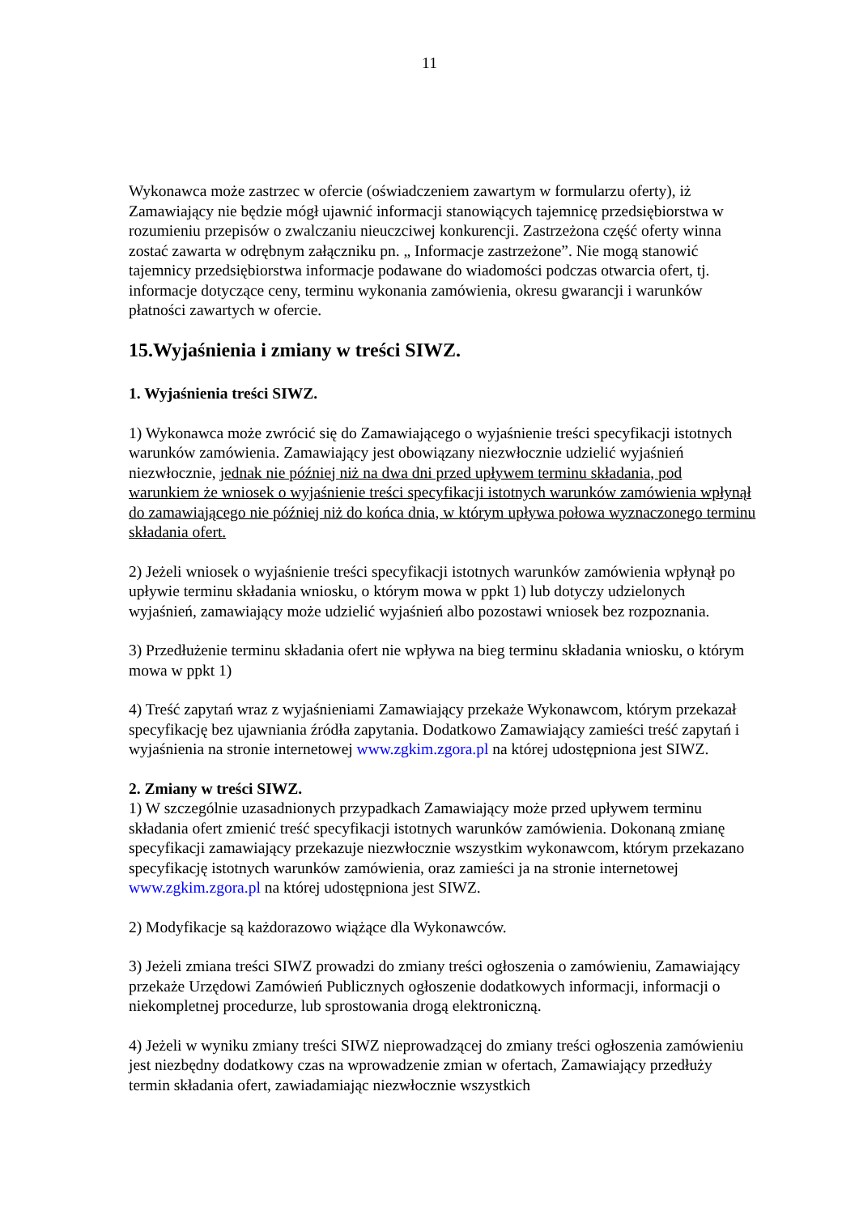11
Wykonawca może zastrzec w ofercie (oświadczeniem zawartym w formularzu oferty), iż Zamawiający nie będzie mógł ujawnić informacji stanowiących tajemnicę przedsiębiorstwa w rozumieniu przepisów o zwalczaniu nieuczciwej konkurencji. Zastrzeżona część oferty winna zostać zawarta w odrębnym załączniku pn. „ Informacje zastrzeżone”. Nie mogą stanowić tajemnicy przedsiębiorstwa informacje podawane do wiadomości podczas otwarcia ofert, tj. informacje dotyczące ceny, terminu wykonania zamówienia, okresu gwarancji i warunków płatności zawartych w ofercie.
15.Wyjaśnienia i zmiany w treści SIWZ.
1. Wyjaśnienia treści SIWZ.
1) Wykonawca może zwrócić się do Zamawiającego o wyjaśnienie treści specyfikacji istotnych warunków zamówienia. Zamawiający jest obowiązany niezwłocznie udzielić wyjaśnień niezwłocznie, jednak nie później niż na dwa dni przed upływem terminu składania, pod warunkiem że wniosek o wyjaśnienie treści specyfikacji istotnych warunków zamówienia wpłynął do zamawiającego nie później niż do końca dnia, w którym upływa połowa wyznaczonego terminu składania ofert.
2) Jeżeli wniosek o wyjaśnienie treści specyfikacji istotnych warunków zamówienia wpłynął po upływie terminu składania wniosku, o którym mowa w ppkt 1) lub dotyczy udzielonych wyjaśnień, zamawiający może udzielić wyjaśnień albo pozostawi wniosek bez rozpoznania.
3) Przedłużenie terminu składania ofert nie wpływa na bieg terminu składania wniosku, o którym mowa w ppkt 1)
4) Treść zapytań wraz z wyjaśnieniami Zamawiający przekaże Wykonawcom, którym przekazał specyfikację bez ujawniania źródła zapytania. Dodatkowo Zamawiający zamieści treść zapytań i wyjaśnienia na stronie internetowej www.zgkim.zgora.pl na której udostępniona jest SIWZ.
2. Zmiany w treści SIWZ.
1) W szczególnie uzasadnionych przypadkach Zamawiający może przed upływem terminu składania ofert zmienić treść specyfikacji istotnych warunków zamówienia. Dokonaną zmianę specyfikacji zamawiający przekazuje niezwłocznie wszystkim wykonawcom, którym przekazano specyfikację istotnych warunków zamówienia, oraz zamieści ja na stronie internetowej www.zgkim.zgora.pl na której udostępniona jest SIWZ.
2) Modyfikacje są każdorazowo wiążące dla Wykonawców.
3) Jeżeli zmiana treści SIWZ prowadzi do zmiany treści ogłoszenia o zamówieniu, Zamawiający przekaże Urzędowi Zamówień Publicznych ogłoszenie dodatkowych informacji, informacji o niekompletnej procedurze, lub sprostowania drogą elektroniczną.
4) Jeżeli w wyniku zmiany treści SIWZ nieprowadzącej do zmiany treści ogłoszenia zamówieniu jest niezbędny dodatkowy czas na wprowadzenie zmian w ofertach, Zamawiający przedłuży termin składania ofert, zawiadamiając niezwłocznie wszystkich